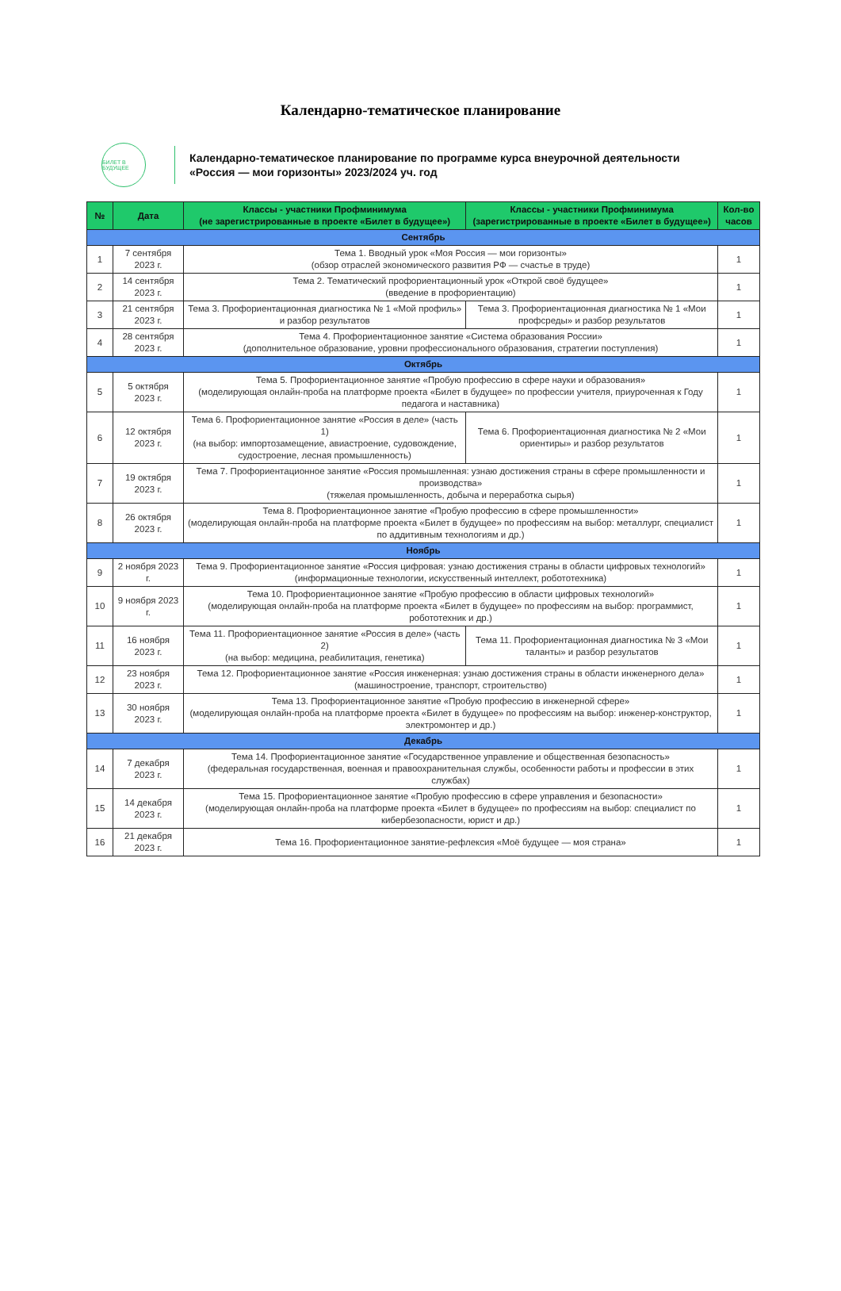Календарно-тематическое планирование
БИЛЕТ В БУДУЩЕЕ
Календарно-тематическое планирование по программе курса внеурочной деятельности
«Россия — мои горизонты» 2023/2024 уч. год
| № | Дата | Классы - участники Профминимума (не зарегистрированные в проекте «Билет в будущее») | Классы - участники Профминимума (зарегистрированные в проекте «Билет в будущее») | Кол-во часов |
| --- | --- | --- | --- | --- |
| Сентябрь | | | | |
| 1 | 7 сентября 2023 г. | Тема 1. Вводный урок «Моя Россия — мои горизонты» (обзор отраслей экономического развития РФ — счастье в труде) | | 1 |
| 2 | 14 сентября 2023 г. | Тема 2. Тематический профориентационный урок «Открой своё будущее» (введение в профориентацию) | | 1 |
| 3 | 21 сентября 2023 г. | Тема 3. Профориентационная диагностика № 1 «Мой профиль» и разбор результатов | Тема 3. Профориентационная диагностика № 1 «Мои профсреды» и разбор результатов | 1 |
| 4 | 28 сентября 2023 г. | Тема 4. Профориентационное занятие «Система образования России» (дополнительное образование, уровни профессионального образования, стратегии поступления) | | 1 |
| Октябрь | | | | |
| 5 | 5 октября 2023 г. | Тема 5. Профориентационное занятие «Пробую профессию в сфере науки и образования» (моделирующая онлайн-проба на платформе проекта «Билет в будущее» по профессии учителя, приуроченная к Году педагога и наставника) | | 1 |
| 6 | 12 октября 2023 г. | Тема 6. Профориентационное занятие «Россия в деле» (часть 1) (на выбор: импортозамещение, авиастроение, судовождение, судостроение, лесная промышленность) | Тема 6. Профориентационная диагностика № 2 «Мои ориентиры» и разбор результатов | 1 |
| 7 | 19 октября 2023 г. | Тема 7. Профориентационное занятие «Россия промышленная: узнаю достижения страны в сфере промышленности и производства» (тяжелая промышленность, добыча и переработка сырья) | | 1 |
| 8 | 26 октября 2023 г. | Тема 8. Профориентационное занятие «Пробую профессию в сфере промышленности» (моделирующая онлайн-проба на платформе проекта «Билет в будущее» по профессиям на выбор: металлург, специалист по аддитивным технологиям и др.) | | 1 |
| Ноябрь | | | | |
| 9 | 2 ноября 2023 г. | Тема 9. Профориентационное занятие «Россия цифровая: узнаю достижения страны в области цифровых технологий» (информационные технологии, искусственный интеллект, робототехника) | | 1 |
| 10 | 9 ноября 2023 г. | Тема 10. Профориентационное занятие «Пробую профессию в области цифровых технологий» (моделирующая онлайн-проба на платформе проекта «Билет в будущее» по профессиям на выбор: программист, робототехник и др.) | | 1 |
| 11 | 16 ноября 2023 г. | Тема 11. Профориентационное занятие «Россия в деле» (часть 2) (на выбор: медицина, реабилитация, генетика) | Тема 11. Профориентационная диагностика № 3 «Мои таланты» и разбор результатов | 1 |
| 12 | 23 ноября 2023 г. | Тема 12. Профориентационное занятие «Россия инженерная: узнаю достижения страны в области инженерного дела» (машиностроение, транспорт, строительство) | | 1 |
| 13 | 30 ноября 2023 г. | Тема 13. Профориентационное занятие «Пробую профессию в инженерной сфере» (моделирующая онлайн-проба на платформе проекта «Билет в будущее» по профессиям на выбор: инженер-конструктор, электромонтер и др.) | | 1 |
| Декабрь | | | | |
| 14 | 7 декабря 2023 г. | Тема 14. Профориентационное занятие «Государственное управление и общественная безопасность» (федеральная государственная, военная и правоохранительная службы, особенности работы и профессии в этих службах) | | 1 |
| 15 | 14 декабря 2023 г. | Тема 15. Профориентационное занятие «Пробую профессию в сфере управления и безопасности» (моделирующая онлайн-проба на платформе проекта «Билет в будущее» по профессиям на выбор: специалист по кибербезопасности, юрист и др.) | | 1 |
| 16 | 21 декабря 2023 г. | Тема 16. Профориентационное занятие-рефлексия «Моё будущее — моя страна» | | 1 |